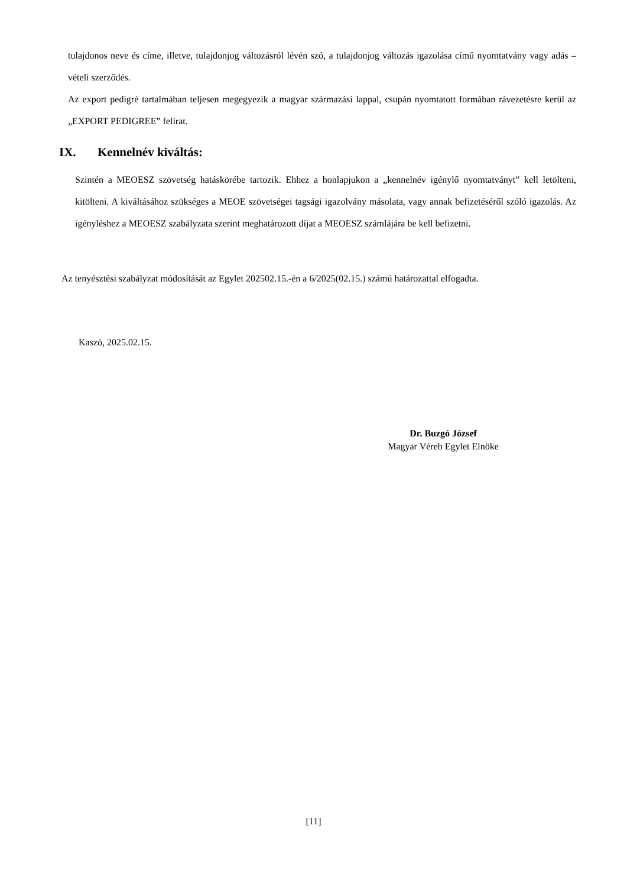tulajdonos neve és címe, illetve, tulajdonjog változásról lévén szó, a tulajdonjog változás igazolása című nyomtatvány vagy adás – vételi szerződés.
Az export pedigré tartalmában teljesen megegyezik a magyar származási lappal, csupán nyomtatott formában rávezetésre kerül az „EXPORT PEDIGREE” felirat.
IX. Kennelnév kiváltás:
Szintén a MEOESZ szövetség hatáskörébe tartozik. Ehhez a honlapjukon a „kennelnév igénylő nyomtatványt” kell letölteni, kitölteni. A kiváltásához szükséges a MEOE szövetségei tagsági igazolvány másolata, vagy annak befizetéséről szóló igazolás. Az igényléshez a MEOESZ szabályzata szerint meghatározott díjat a MEOESZ számlájára be kell befizetni.
Az tenyésztési szabályzat módosítását az Egylet 202502.15.-én a 6/2025(02.15.) számú határozattal elfogadta.
Kaszó, 2025.02.15.
Dr. Buzgó József
Magyar Véreb Egylet Elnöke
[11]